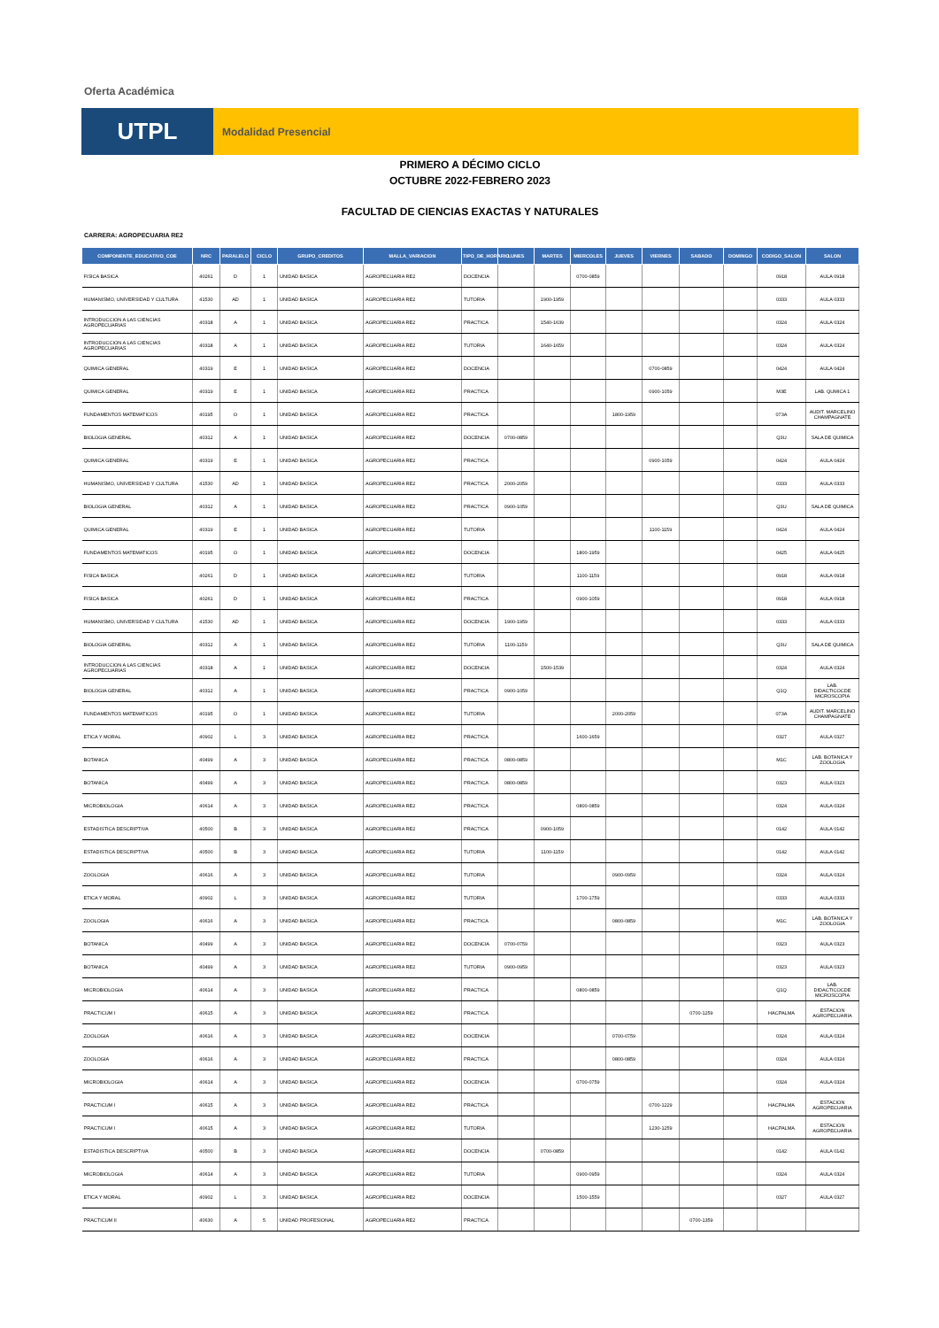Oferta Académica
UTPL
Modalidad Presencial
PRIMERO A DÉCIMO CICLO
OCTUBRE 2022-FEBRERO 2023
FACULTAD DE CIENCIAS EXACTAS Y NATURALES
CARRERA: AGROPECUARIA RE2
| COMPONENTE_EDUCATIVO_COE | NRC | PARALELO | CICLO | GRUPO_CREDITOS | MALLA_VARIACION | TIPO_DE_HORARIO | LUNES | MARTES | MIERCOLES | JUEVES | VIERNES | SABADO | DOMINGO | CODIGO_SALON | SALON |
| --- | --- | --- | --- | --- | --- | --- | --- | --- | --- | --- | --- | --- | --- | --- | --- |
| FISICA BASICA | 40261 | D | 1 | UNIDAD BASICA | AGROPECUARIA RE2 | DOCENCIA | | | 0700-0859 | | | | | 0918 | AULA 0918 |
| HUMANISMO, UNIVERSIDAD Y CULTURA | 41530 | AD | 1 | UNIDAD BASICA | AGROPECUARIA RE2 | TUTORIA | | 1900-1959 | | | | | | 0333 | AULA 0333 |
| INTRODUCCION A LAS CIENCIAS AGROPECUARIAS | 40318 | A | 1 | UNIDAD BASICA | AGROPECUARIA RE2 | PRACTICA | | 1540-1639 | | | | | | 0324 | AULA 0324 |
| INTRODUCCION A LAS CIENCIAS AGROPECUARIAS | 40318 | A | 1 | UNIDAD BASICA | AGROPECUARIA RE2 | TUTORIA | | 1640-1659 | | | | | | 0324 | AULA 0324 |
| QUIMICA GENERAL | 40319 | E | 1 | UNIDAD BASICA | AGROPECUARIA RE2 | DOCENCIA | | | | | 0700-0859 | | | 0424 | AULA 0424 |
| QUIMICA GENERAL | 40319 | E | 1 | UNIDAD BASICA | AGROPECUARIA RE2 | PRACTICA | | | | | 0900-1059 | | | M3E | LAB. QUMICA 1 |
| FUNDAMENTOS MATEMATICOS | 40195 | O | 1 | UNIDAD BASICA | AGROPECUARIA RE2 | PRACTICA | | | | 1800-1959 | | | | 073A | AUDIT. MARCELINO CHAMPAGNATE |
| BIOLOGIA GENERAL | 40312 | A | 1 | UNIDAD BASICA | AGROPECUARIA RE2 | DOCENCIA | 0700-0859 | | | | | | | Q3U | SALA DE QUIMICA |
| QUIMICA GENERAL | 40319 | E | 1 | UNIDAD BASICA | AGROPECUARIA RE2 | PRACTICA | | | | | 0900-1059 | | | 0424 | AULA 0424 |
| HUMANISMO, UNIVERSIDAD Y CULTURA | 41530 | AD | 1 | UNIDAD BASICA | AGROPECUARIA RE2 | PRACTICA | 2000-2059 | | | | | | | 0333 | AULA 0333 |
| BIOLOGIA GENERAL | 40312 | A | 1 | UNIDAD BASICA | AGROPECUARIA RE2 | PRACTICA | 0900-1059 | | | | | | | Q3U | SALA DE QUIMICA |
| QUIMICA GENERAL | 40319 | E | 1 | UNIDAD BASICA | AGROPECUARIA RE2 | TUTORIA | | | | | 1100-1159 | | | 0424 | AULA 0424 |
| FUNDAMENTOS MATEMATICOS | 40195 | O | 1 | UNIDAD BASICA | AGROPECUARIA RE2 | DOCENCIA | | | 1800-1959 | | | | | 0425 | AULA 0425 |
| FISICA BASICA | 40261 | D | 1 | UNIDAD BASICA | AGROPECUARIA RE2 | TUTORIA | | | 1100-1159 | | | | | 0918 | AULA 0918 |
| FISICA BASICA | 40261 | D | 1 | UNIDAD BASICA | AGROPECUARIA RE2 | PRACTICA | | | 0900-1059 | | | | | 0918 | AULA 0918 |
| HUMANISMO, UNIVERSIDAD Y CULTURA | 41530 | AD | 1 | UNIDAD BASICA | AGROPECUARIA RE2 | DOCENCIA | 1900-1959 | | | | | | | 0333 | AULA 0333 |
| BIOLOGIA GENERAL | 40312 | A | 1 | UNIDAD BASICA | AGROPECUARIA RE2 | TUTORIA | 1100-1159 | | | | | | | Q3U | SALA DE QUIMICA |
| INTRODUCCION A LAS CIENCIAS AGROPECUARIAS | 40318 | A | 1 | UNIDAD BASICA | AGROPECUARIA RE2 | DOCENCIA | | 1500-1539 | | | | | | 0324 | AULA 0324 |
| BIOLOGIA GENERAL | 40312 | A | 1 | UNIDAD BASICA | AGROPECUARIA RE2 | PRACTICA | 0900-1059 | | | | | | | Q1Q | LAB. DIDACTICOCDE MICROSCOPIA |
| FUNDAMENTOS MATEMATICOS | 40195 | O | 1 | UNIDAD BASICA | AGROPECUARIA RE2 | TUTORIA | | | | 2000-2059 | | | | 073A | AUDIT. MARCELINO CHAMPAGNATE |
| ETICA Y MORAL | 40902 | L | 3 | UNIDAD BASICA | AGROPECUARIA RE2 | PRACTICA | | | 1600-1659 | | | | | 0327 | AULA 0327 |
| BOTANICA | 40499 | A | 3 | UNIDAD BASICA | AGROPECUARIA RE2 | PRACTICA | 0800-0859 | | | | | | | M1C | LAB. BOTANICA Y ZOOLOGIA |
| BOTANICA | 40499 | A | 3 | UNIDAD BASICA | AGROPECUARIA RE2 | PRACTICA | 0800-0859 | | | | | | | 0323 | AULA 0323 |
| MICROBIOLOGIA | 40614 | A | 3 | UNIDAD BASICA | AGROPECUARIA RE2 | PRACTICA | | | 0800-0859 | | | | | 0324 | AULA 0324 |
| ESTADISTICA DESCRIPTIVA | 40500 | B | 3 | UNIDAD BASICA | AGROPECUARIA RE2 | PRACTICA | | 0900-1059 | | | | | | 0142 | AULA 0142 |
| ESTADISTICA DESCRIPTIVA | 40500 | B | 3 | UNIDAD BASICA | AGROPECUARIA RE2 | TUTORIA | | 1100-1159 | | | | | | 0142 | AULA 0142 |
| ZOOLOGIA | 40616 | A | 3 | UNIDAD BASICA | AGROPECUARIA RE2 | TUTORIA | | | | 0900-0959 | | | | 0324 | AULA 0324 |
| ETICA Y MORAL | 40902 | L | 3 | UNIDAD BASICA | AGROPECUARIA RE2 | TUTORIA | | | 1700-1759 | | | | | 0333 | AULA 0333 |
| ZOOLOGIA | 40616 | A | 3 | UNIDAD BASICA | AGROPECUARIA RE2 | PRACTICA | | | | 0800-0859 | | | | M1C | LAB. BOTANICA Y ZOOLOGIA |
| BOTANICA | 40499 | A | 3 | UNIDAD BASICA | AGROPECUARIA RE2 | DOCENCIA | 0700-0759 | | | | | | | 0323 | AULA 0323 |
| BOTANICA | 40499 | A | 3 | UNIDAD BASICA | AGROPECUARIA RE2 | TUTORIA | 0900-0959 | | | | | | | 0323 | AULA 0323 |
| MICROBIOLOGIA | 40614 | A | 3 | UNIDAD BASICA | AGROPECUARIA RE2 | PRACTICA | | | 0800-0859 | | | | | Q1Q | LAB. DIDACTICOCDE MICROSCOPIA |
| PRACTICUM I | 40615 | A | 3 | UNIDAD BASICA | AGROPECUARIA RE2 | PRACTICA | | | | | | 0700-1259 | | HACPALMA | ESTACION AGROPECUARIA |
| ZOOLOGIA | 40616 | A | 3 | UNIDAD BASICA | AGROPECUARIA RE2 | DOCENCIA | | | | 0700-0759 | | | | 0324 | AULA 0324 |
| ZOOLOGIA | 40616 | A | 3 | UNIDAD BASICA | AGROPECUARIA RE2 | PRACTICA | | | | 0800-0859 | | | | 0324 | AULA 0324 |
| MICROBIOLOGIA | 40614 | A | 3 | UNIDAD BASICA | AGROPECUARIA RE2 | DOCENCIA | | | 0700-0759 | | | | | 0324 | AULA 0324 |
| PRACTICUM I | 40615 | A | 3 | UNIDAD BASICA | AGROPECUARIA RE2 | PRACTICA | | | | | 0700-1229 | | | HACPALMA | ESTACION AGROPECUARIA |
| PRACTICUM I | 40615 | A | 3 | UNIDAD BASICA | AGROPECUARIA RE2 | TUTORIA | | | | | 1230-1259 | | | HACPALMA | ESTACION AGROPECUARIA |
| ESTADISTICA DESCRIPTIVA | 40500 | B | 3 | UNIDAD BASICA | AGROPECUARIA RE2 | DOCENCIA | | 0700-0859 | | | | | | 0142 | AULA 0142 |
| MICROBIOLOGIA | 40614 | A | 3 | UNIDAD BASICA | AGROPECUARIA RE2 | TUTORIA | | | 0900-0959 | | | | | 0324 | AULA 0324 |
| ETICA Y MORAL | 40902 | L | 3 | UNIDAD BASICA | AGROPECUARIA RE2 | DOCENCIA | | | 1500-1559 | | | | | 0327 | AULA 0327 |
| PRACTICUM II | 40630 | A | 5 | UNIDAD PROFESIONAL | AGROPECUARIA RE2 | PRACTICA | | | | | | 0700-1359 | | | |